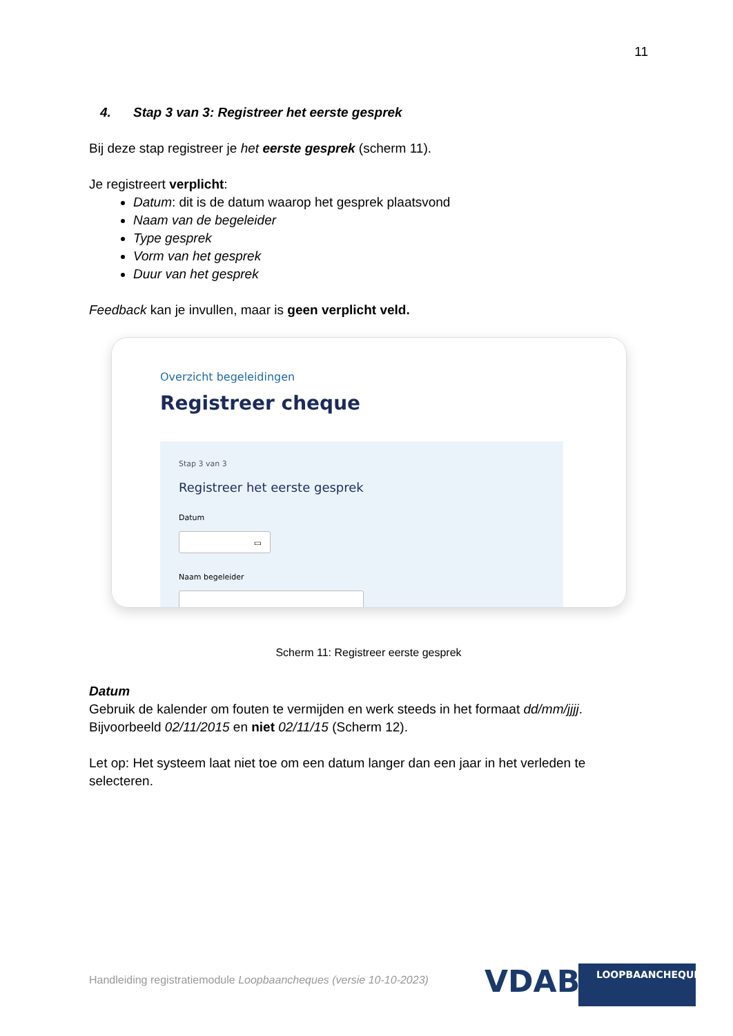11
4. Stap 3 van 3: Registreer het eerste gesprek
Bij deze stap registreer je het eerste gesprek (scherm 11).
Je registreert verplicht:
Datum: dit is de datum waarop het gesprek plaatsvond
Naam van de begeleider
Type gesprek
Vorm van het gesprek
Duur van het gesprek
Feedback kan je invullen, maar is geen verplicht veld.
Overzicht begeleidingen
Registreer cheque
Stap 3 van 3
Registreer het eerste gesprek
Datum
▭
Naam begeleider
Scherm 11: Registreer eerste gesprek
Datum
Gebruik de kalender om fouten te vermijden en werk steeds in het formaat dd/mm/jjjj. Bijvoorbeeld 02/11/2015 en niet 02/11/15 (Scherm 12).
Let op: Het systeem laat niet toe om een datum langer dan een jaar in het verleden te selecteren.
Handleiding registratiemodule Loopbaancheques (versie 10-10-2023)
VDAB LOOPBAANCHEQUE